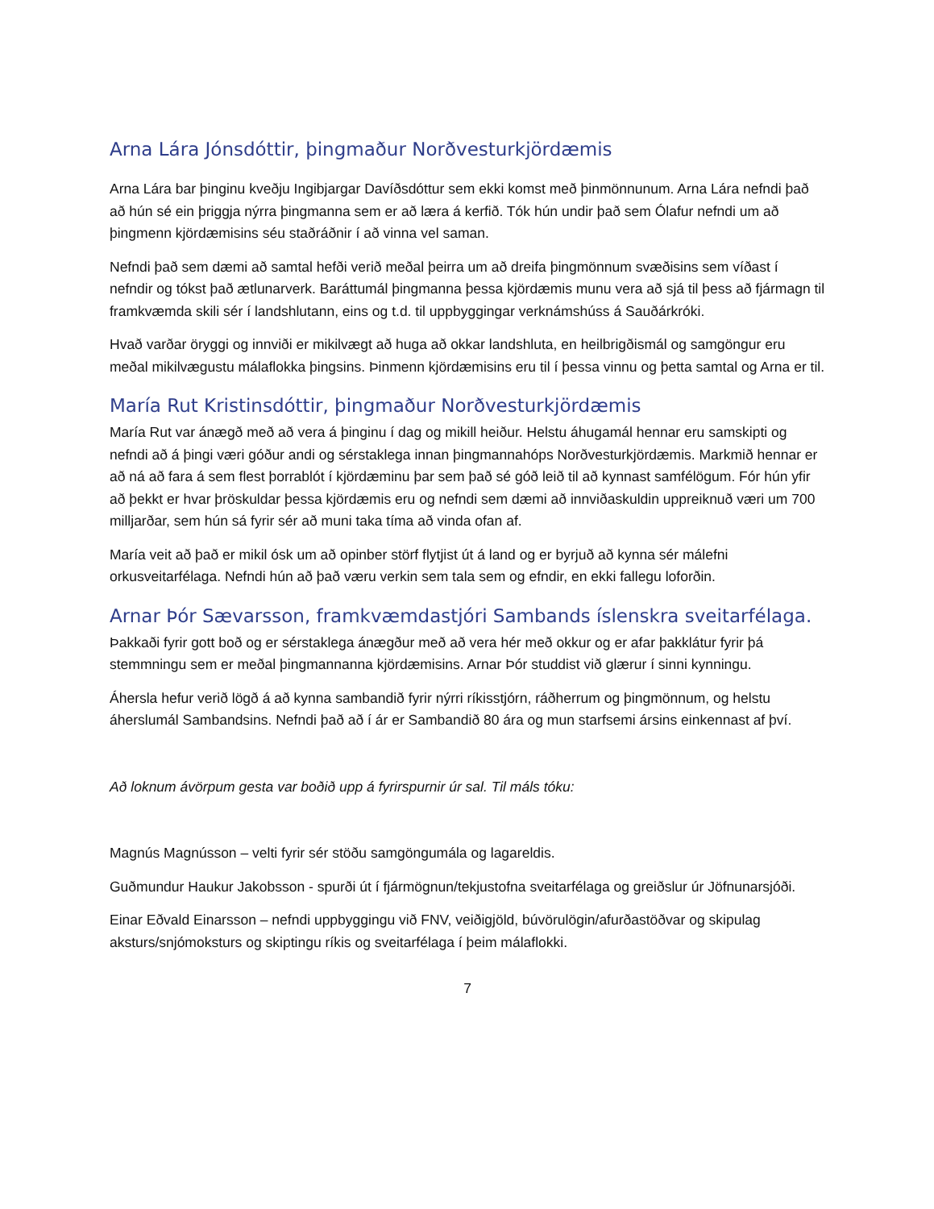Arna Lára Jónsdóttir, þingmaður Norðvesturkjördæmis
Arna Lára bar þinginu kveðju Ingibjargar Davíðsdóttur sem ekki komst með þinmönnunum. Arna Lára nefndi það að hún sé ein þriggja nýrra þingmanna sem er að læra á kerfið. Tók hún undir það sem Ólafur nefndi um að þingmenn kjördæmisins séu staðráðnir í að vinna vel saman.
Nefndi það sem dæmi að samtal hefði verið meðal þeirra um að dreifa þingmönnum svæðisins sem víðast í nefndir og tókst það ætlunarverk. Baráttumál þingmanna þessa kjördæmis munu vera að sjá til þess að fjármagn til framkvæmda skili sér í landshlutann, eins og t.d. til uppbyggingar verknámshúss á Sauðárkróki.
Hvað varðar öryggi og innviði er mikilvægt að huga að okkar landshluta, en heilbrigðismál og samgöngur eru meðal mikilvægustu málaflokka þingsins. Þinmenn kjördæmisins eru til í þessa vinnu og þetta samtal og Arna er til.
María Rut Kristinsdóttir, þingmaður Norðvesturkjördæmis
María Rut var ánægð með að vera á þinginu í dag og mikill heiður. Helstu áhugamál hennar eru samskipti og nefndi að á þingi væri góður andi og sérstaklega innan þingmannahóps Norðvesturkjördæmis. Markmið hennar er að ná að fara á sem flest þorrablót í kjördæminu þar sem það sé góð leið til að kynnast samfélögum. Fór hún yfir að þekkt er hvar þröskuldar þessa kjördæmis eru og nefndi sem dæmi að innviðaskuldin uppreiknuð væri um 700 milljarðar, sem hún sá fyrir sér að muni taka tíma að vinda ofan af.
María veit að það er mikil ósk um að opinber störf flytjist út á land og er byrjuð að kynna sér málefni orkusveitarfélaga. Nefndi hún að það væru verkin sem tala sem og efndir, en ekki fallegu loforðin.
Arnar Þór Sævarsson, framkvæmdastjóri Sambands íslenskra sveitarfélaga.
Þakkaði fyrir gott boð og er sérstaklega ánægður með að vera hér með okkur og er afar þakklátur fyrir þá stemmningu sem er meðal þingmannanna kjördæmisins. Arnar Þór studdist við glærur í sinni kynningu.
Áhersla hefur verið lögð á að kynna sambandið fyrir nýrri ríkisstjórn, ráðherrum og þingmönnum, og helstu áherslumál Sambandsins. Nefndi það að í ár er Sambandið 80 ára og mun starfsemi ársins einkennast af því.
Að loknum ávörpum gesta var boðið upp á fyrirspurnir úr sal. Til máls tóku:
Magnús Magnússon – velti fyrir sér stöðu samgöngumála og lagareldis.
Guðmundur Haukur Jakobsson - spurði út í fjármögnun/tekjustofna sveitarfélaga og greiðslur úr Jöfnunarsjóði.
Einar Eðvald Einarsson – nefndi uppbyggingu við FNV, veiðigjöld, búvörulögin/afurðastöðvar og skipulag aksturs/snjómoksturs og skiptingu ríkis og sveitarfélaga í þeim málaflokki.
7